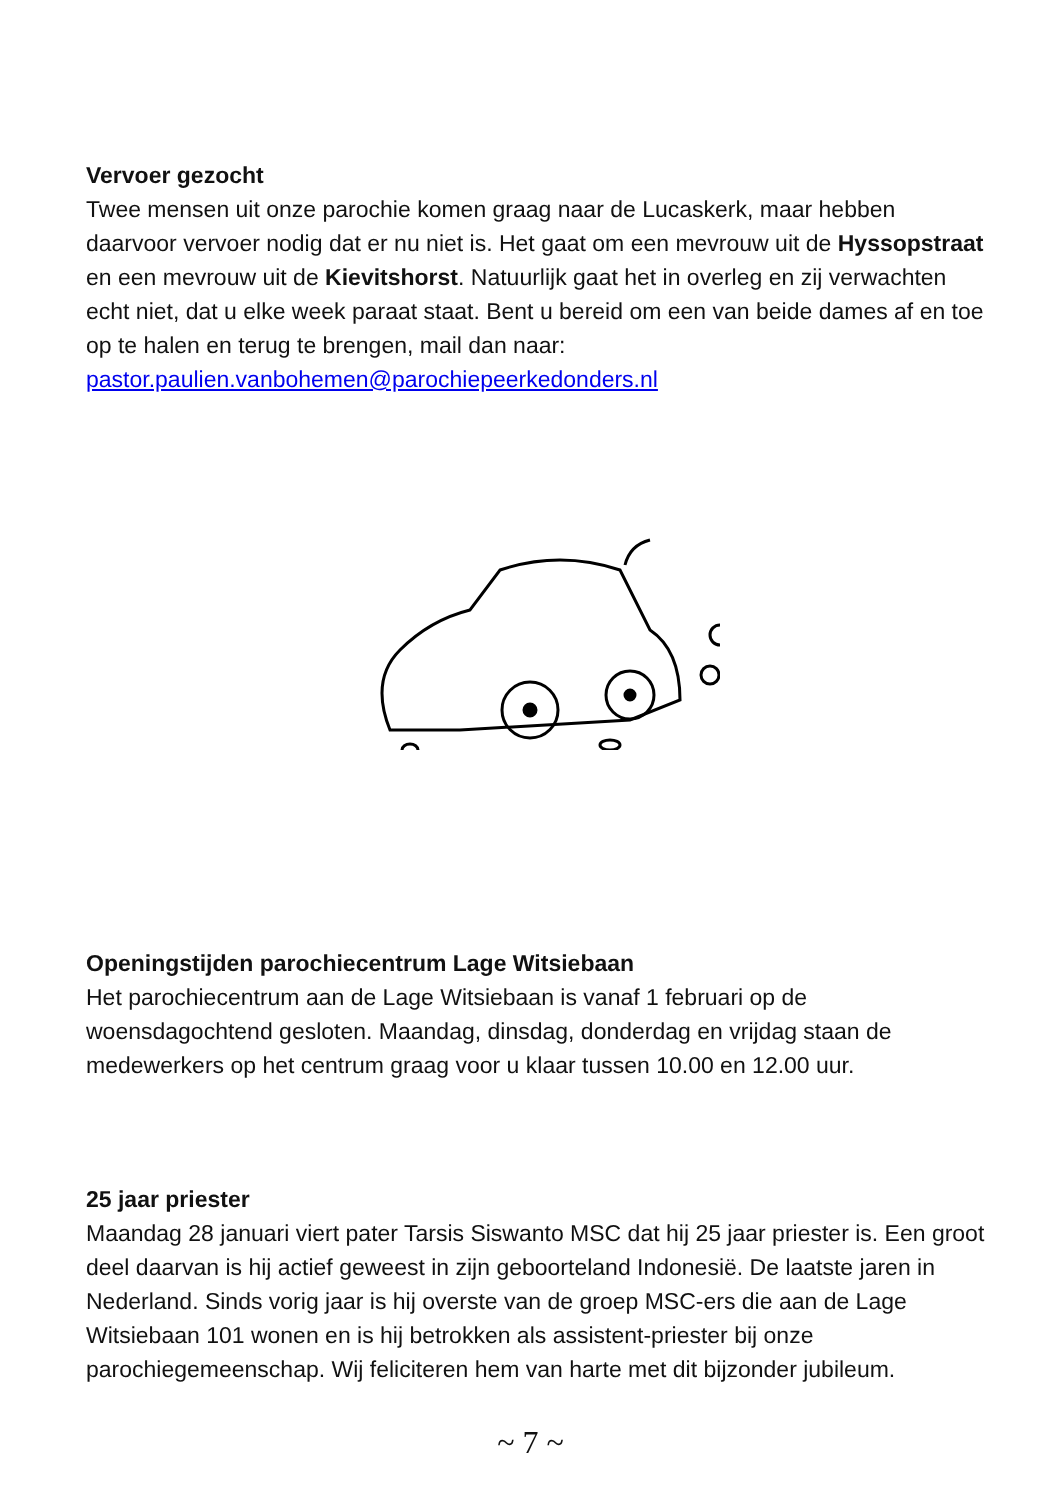Vervoer gezocht
Twee mensen uit onze parochie komen graag naar de Lucaskerk, maar hebben daarvoor vervoer nodig dat er nu niet is. Het gaat om een mevrouw uit de Hyssopstraat en een mevrouw uit de Kievitshorst. Natuurlijk gaat het in overleg en zij verwachten echt niet, dat u elke week paraat staat. Bent u bereid om een van beide dames af en toe op te halen en terug te brengen, mail dan naar: pastor.paulien.vanbohemen@parochiepeerkedonders.nl
Openingstijden parochiecentrum Lage Witsiebaan
Het parochiecentrum aan de Lage Witsiebaan is vanaf 1 februari op de woensdagochtend gesloten. Maandag, dinsdag, donderdag en vrijdag staan de medewerkers op het centrum graag voor u klaar tussen 10.00 en 12.00 uur.
25 jaar priester
Maandag 28 januari viert pater Tarsis Siswanto MSC dat hij 25 jaar priester is. Een groot deel daarvan is hij actief geweest in zijn geboorteland Indonesië. De laatste jaren in Nederland. Sinds vorig jaar is hij overste van de groep MSC-ers die aan de Lage Witsiebaan 101 wonen en is hij betrokken als assistent-priester bij onze parochiegemeenschap. Wij feliciteren hem van harte met dit bijzonder jubileum.
~ 7 ~